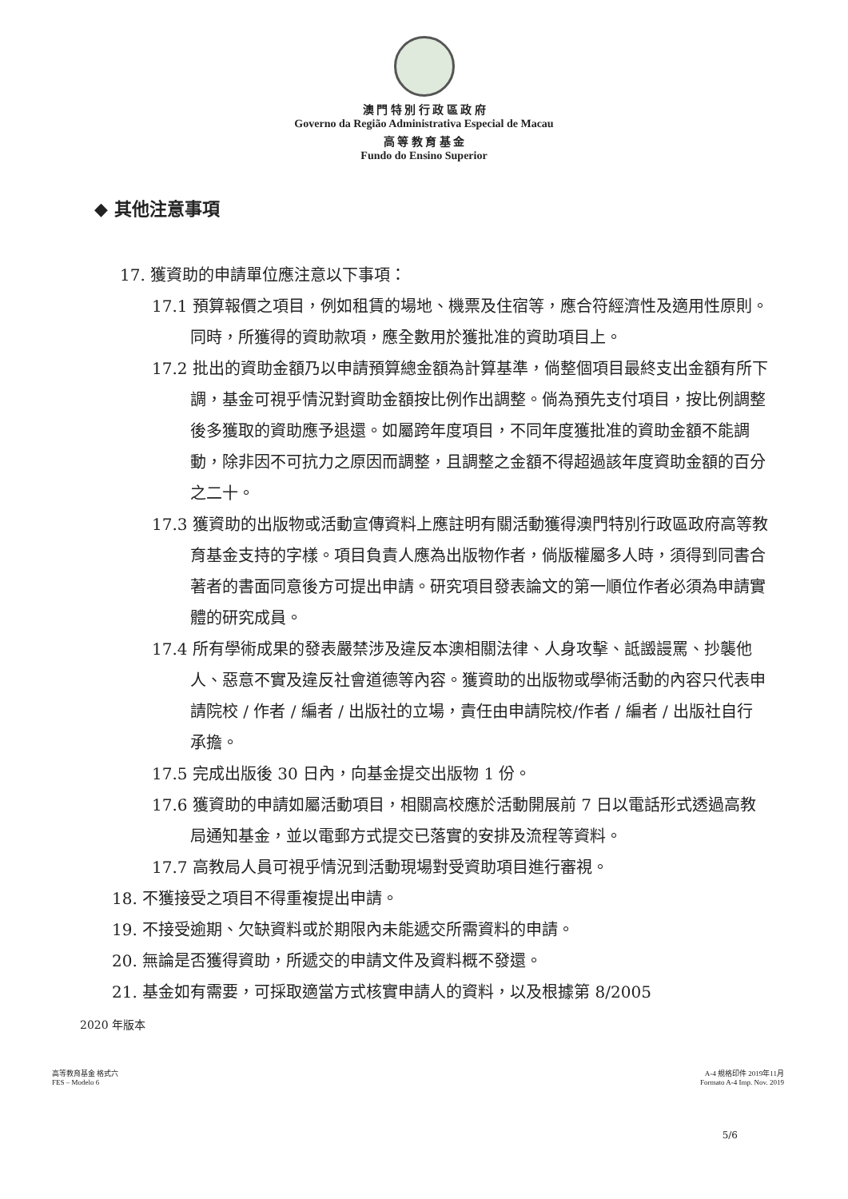澳 門 特 別 行 政 區 政 府
Governo da Região Administrativa Especial de Macau
高 等 教 育 基 金
Fundo do Ensino Superior
◆ 其他注意事項
17. 獲資助的申請單位應注意以下事項：
17.1 預算報價之項目，例如租賃的場地、機票及住宿等，應合符經濟性及適用性原則。同時，所獲得的資助款項，應全數用於獲批准的資助項目上。
17.2 批出的資助金額乃以申請預算總金額為計算基準，倘整個項目最終支出金額有所下調，基金可視乎情況對資助金額按比例作出調整。倘為預先支付項目，按比例調整後多獲取的資助應予退還。如屬跨年度項目，不同年度獲批准的資助金額不能調動，除非因不可抗力之原因而調整，且調整之金額不得超過該年度資助金額的百分之二十。
17.3 獲資助的出版物或活動宣傳資料上應註明有關活動獲得澳門特別行政區政府高等教育基金支持的字樣。項目負責人應為出版物作者，倘版權屬多人時，須得到同書合著者的書面同意後方可提出申請。研究項目發表論文的第一順位作者必須為申請實體的研究成員。
17.4 所有學術成果的發表嚴禁涉及違反本澳相關法律、人身攻擊、詆譭謾罵、抄襲他人、惡意不實及違反社會道德等內容。獲資助的出版物或學術活動的內容只代表申請院校 / 作者 / 編者 / 出版社的立場，責任由申請院校/作者 / 編者 / 出版社自行承擔。
17.5 完成出版後 30 日內，向基金提交出版物 1 份。
17.6 獲資助的申請如屬活動項目，相關高校應於活動開展前 7 日以電話形式透過高教局通知基金，並以電郵方式提交已落實的安排及流程等資料。
17.7 高教局人員可視乎情況到活動現場對受資助項目進行審視。
18. 不獲接受之項目不得重複提出申請。
19. 不接受逾期、欠缺資料或於期限內未能遞交所需資料的申請。
20. 無論是否獲得資助，所遞交的申請文件及資料概不發還。
21. 基金如有需要，可採取適當方式核實申請人的資料，以及根據第 8/2005
2020 年版本
5/6
高等教育基金 格式六
FES – Modelo 6
A-4 規格印件 2019年11月
Formato A-4 Imp. Nov. 2019